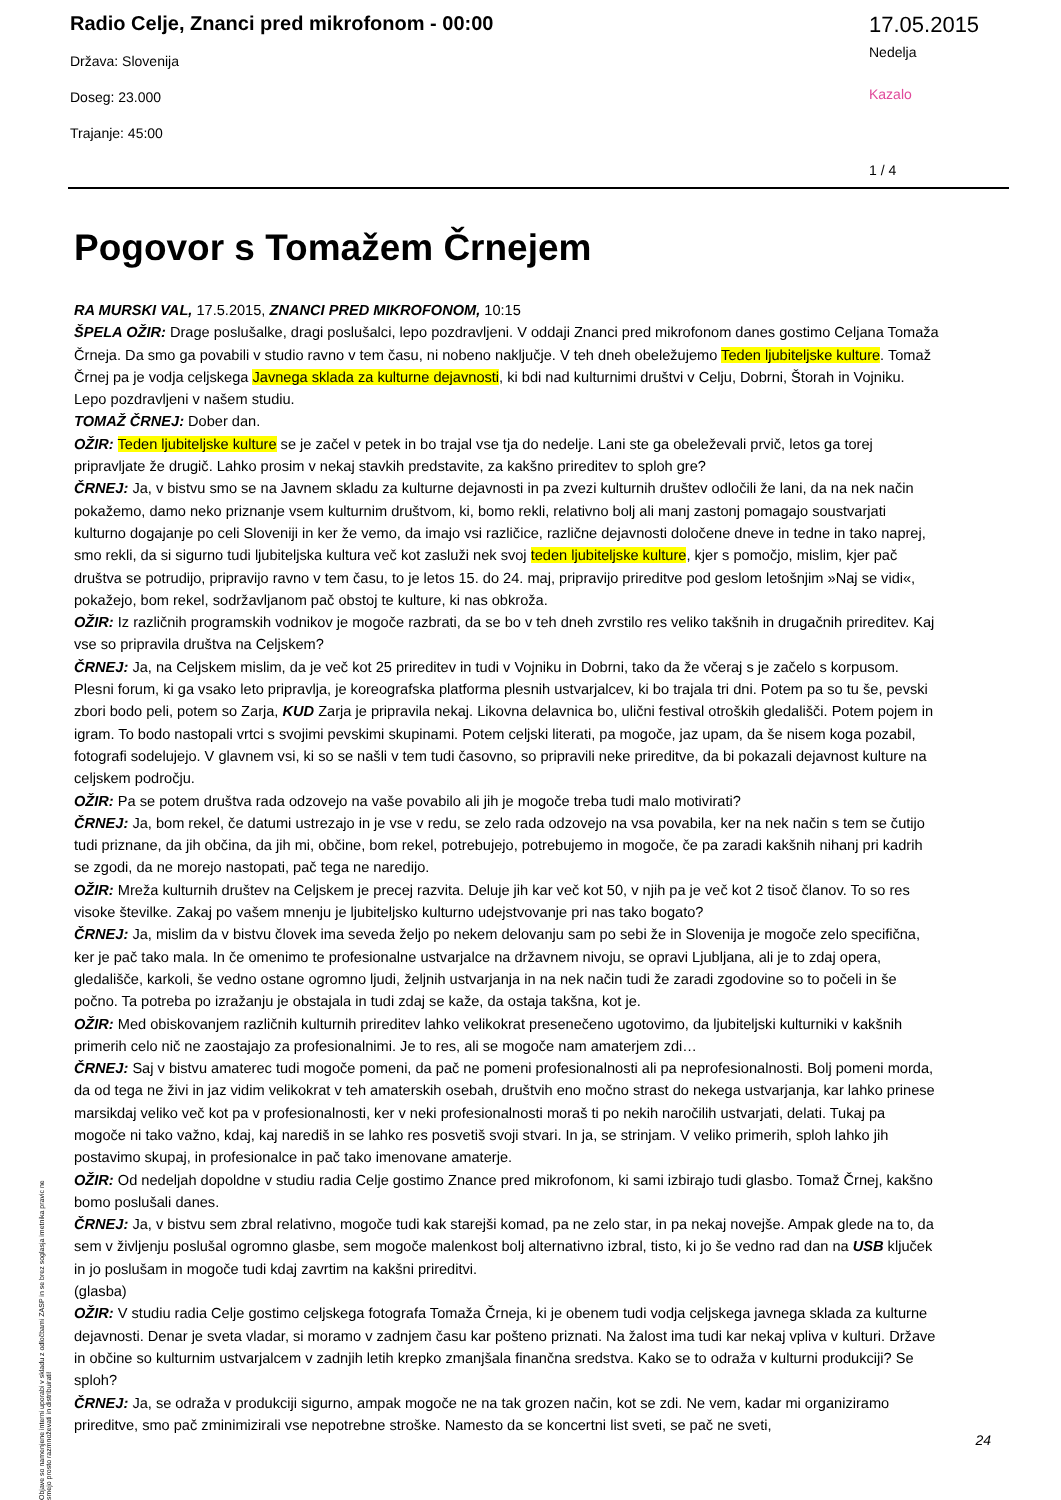Radio Celje, Znanci pred mikrofonom - 00:00
Država: Slovenija
Doseg: 23.000
Trajanje: 45:00
17.05.2015
Nedelja
Kazalo
1 / 4
Pogovor s Tomažem Črnejem
RA MURSKI VAL, 17.5.2015, ZNANCI PRED MIKROFONOM, 10:15
ŠPELA OŽIR: Drage poslušalke, dragi poslušalci, lepo pozdravljeni. V oddaji Znanci pred mikrofonom danes gostimo Celjana Tomaža Črneja. Da smo ga povabili v studio ravno v tem času, ni nobeno naključje. V teh dneh obeležujemo Teden ljubiteljske kulture. Tomaž Črnej pa je vodja celjskega Javnega sklada za kulturne dejavnosti, ki bdi nad kulturnimi društvi v Celju, Dobrni, Štorah in Vojniku. Lepo pozdravljeni v našem studiu.
TOMAŽ ČRNEJ: Dober dan.
OŽIR: Teden ljubiteljske kulture se je začel v petek in bo trajal vse tja do nedelje. Lani ste ga obeleževali prvič, letos ga torej pripravljate že drugič. Lahko prosim v nekaj stavkih predstavite, za kakšno prireditev to sploh gre?
ČRNEJ: Ja, v bistvu smo se na Javnem skladu za kulturne dejavnosti in pa zvezi kulturnih društev odločili že lani, da na nek način pokažemo, damo neko priznanje vsem kulturnim društvom, ki, bomo rekli, relativno bolj ali manj zastonj pomagajo soustvarjati kulturno dogajanje po celi Sloveniji in ker že vemo, da imajo vsi različice, različne dejavnosti določene dneve in tedne in tako naprej, smo rekli, da si sigurno tudi ljubiteljska kultura več kot zasluži nek svoj teden ljubiteljske kulture, kjer s pomočjo, mislim, kjer pač društva se potrudijo, pripravijo ravno v tem času, to je letos 15. do 24. maj, pripravijo prireditve pod geslom letošnjim »Naj se vidi«, pokažejo, bom rekel, sodržavljanom pač obstoj te kulture, ki nas obkroža.
OŽIR: Iz različnih programskih vodnikov je mogoče razbrati, da se bo v teh dneh zvrstilo res veliko takšnih in drugačnih prireditev. Kaj vse so pripravila društva na Celjskem?
ČRNEJ: Ja, na Celjskem mislim, da je več kot 25 prireditev in tudi v Vojniku in Dobrni, tako da že včeraj s je začelo s korpusom. Plesni forum, ki ga vsako leto pripravlja, je koreografska platforma plesnih ustvarjalcev, ki bo trajala tri dni. Potem pa so tu še, pevski zbori bodo peli, potem so Zarja, KUD Zarja je pripravila nekaj. Likovna delavnica bo, ulični festival otroških gledališči. Potem pojem in igram. To bodo nastopali vrtci s svojimi pevskimi skupinami. Potem celjski literati, pa mogoče, jaz upam, da še nisem koga pozabil, fotografi sodelujejo. V glavnem vsi, ki so se našli v tem tudi časovno, so pripravili neke prireditve, da bi pokazali dejavnost kulture na celjskem področju.
OŽIR: Pa se potem društva rada odzovejo na vaše povabilo ali jih je mogoče treba tudi malo motivirati?
ČRNEJ: Ja, bom rekel, če datumi ustrezajo in je vse v redu, se zelo rada odzovejo na vsa povabila, ker na nek način s tem se čutijo tudi priznane, da jih občina, da jih mi, občine, bom rekel, potrebujejo, potrebujemo in mogoče, če pa zaradi kakšnih nihanj pri kadrih se zgodi, da ne morejo nastopati, pač tega ne naredijo.
OŽIR: Mreža kulturnih društev na Celjskem je precej razvita. Deluje jih kar več kot 50, v njih pa je več kot 2 tisoč članov. To so res visoke številke. Zakaj po vašem mnenju je ljubiteljsko kulturno udejstvovanje pri nas tako bogato?
ČRNEJ: Ja, mislim da v bistvu človek ima seveda željo po nekem delovanju sam po sebi že in Slovenija je mogoče zelo specifična, ker je pač tako mala. In če omenimo te profesionalne ustvarjalce na državnem nivoju, se opravi Ljubljana, ali je to zdaj opera, gledališče, karkoli, še vedno ostane ogromno ljudi, željnih ustvarjanja in na nek način tudi že zaradi zgodovine so to počeli in še počno. Ta potreba po izražanju je obstajala in tudi zdaj se kaže, da ostaja takšna, kot je.
OŽIR: Med obiskovanjem različnih kulturnih prireditev lahko velikokrat presenečeno ugotovimo, da ljubiteljski kulturniki v kakšnih primerih celo nič ne zaostajajo za profesionalnimi. Je to res, ali se mogoče nam amaterjem zdi…
ČRNEJ: Saj v bistvu amaterec tudi mogoče pomeni, da pač ne pomeni profesionalnosti ali pa neprofesionalnosti. Bolj pomeni morda, da od tega ne živi in jaz vidim velikokrat v teh amaterskih osebah, društvih eno močno strast do nekega ustvarjanja, kar lahko prinese marsikdaj veliko več kot pa v profesionalnosti, ker v neki profesionalnosti moraš ti po nekih naročilih ustvarjati, delati. Tukaj pa mogoče ni tako važno, kdaj, kaj narediš in se lahko res posvetiš svoji stvari. In ja, se strinjam. V veliko primerih, sploh lahko jih postavimo skupaj, in profesionalce in pač tako imenovane amaterje.
OŽIR: Od nedeljah dopoldne v studiu radia Celje gostimo Znance pred mikrofonom, ki sami izbirajo tudi glasbo. Tomaž Črnej, kakšno bomo poslušali danes.
ČRNEJ: Ja, v bistvu sem zbral relativno, mogoče tudi kak starejši komad, pa ne zelo star, in pa nekaj novejše. Ampak glede na to, da sem v življenju poslušal ogromno glasbe, sem mogoče malenkost bolj alternativno izbral, tisto, ki jo še vedno rad dan na USB ključek in jo poslušam in mogoče tudi kdaj zavrtim na kakšni prireditvi.
(glasba)
OŽIR: V studiu radia Celje gostimo celjskega fotografa Tomaža Črneja, ki je obenem tudi vodja celjskega javnega sklada za kulturne dejavnosti. Denar je sveta vladar, si moramo v zadnjem času kar pošteno priznati. Na žalost ima tudi kar nekaj vpliva v kulturi. Države in občine so kulturnim ustvarjalcem v zadnjih letih krepko zmanjšala finančna sredstva. Kako se to odraža v kulturni produkciji? Se sploh?
ČRNEJ: Ja, se odraža v produkciji sigurno, ampak mogoče ne na tak grozen način, kot se zdi. Ne vem, kadar mi organiziramo prireditve, smo pač zminimizirali vse nepotrebne stroške. Namesto da se koncertni list sveti, se pač ne sveti,
Objave so namenjene interni uporabi v skladu z odločbami ZASP in se brez soglasja imetnika pravic ne smejo prosto razmnoževati in distribuirati!
24